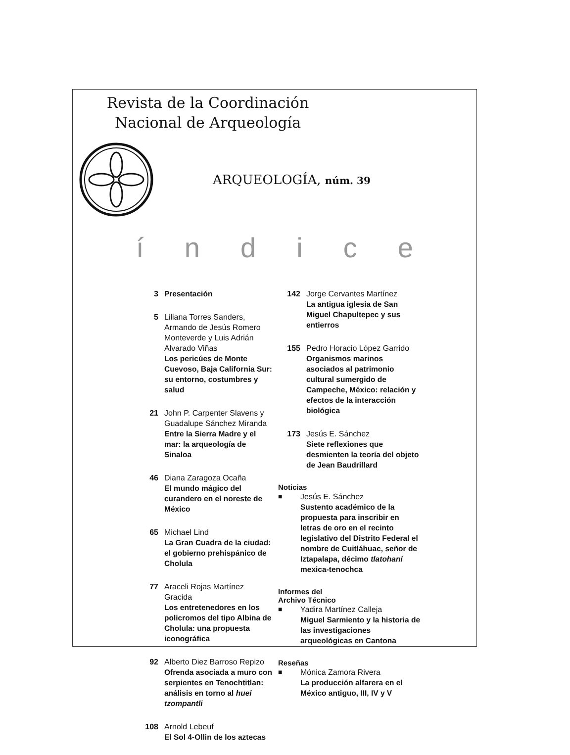Revista de la Coordinación
Nacional de Arqueología
ARQUEOLOGÍA, núm. 39
índice
3 Presentación
5 Liliana Torres Sanders, Armando de Jesús Romero Monteverde y Luis Adrián Alvarado Viñas
Los pericúes de Monte Cuevoso, Baja California Sur: su entorno, costumbres y salud
21 John P. Carpenter Slavens y Guadalupe Sánchez Miranda
Entre la Sierra Madre y el mar: la arqueología de Sinaloa
46 Diana Zaragoza Ocaña
El mundo mágico del curandero en el noreste de México
65 Michael Lind
La Gran Cuadra de la ciudad: el gobierno prehispánico de Cholula
77 Araceli Rojas Martínez Gracida
Los entretenedores en los policromos del tipo Albina de Cholula: una propuesta iconográfica
92 Alberto Diez Barroso Repizo
Ofrenda asociada a muro con serpientes en Tenochtitlan: análisis en torno al huei tzompantli
108 Arnold Lebeuf
El Sol 4-Ollin de los aztecas
142 Jorge Cervantes Martínez
La antigua iglesia de San Miguel Chapultepec y sus entierros
155 Pedro Horacio López Garrido
Organismos marinos asociados al patrimonio cultural sumergido de Campeche, México: relación y efectos de la interacción biológica
173 Jesús E. Sánchez
Siete reflexiones que desmienten la teoría del objeto de Jean Baudrillard
Noticias
■ Jesús E. Sánchez
Sustento académico de la propuesta para inscribir en letras de oro en el recinto legislativo del Distrito Federal el nombre de Cuitláhuac, señor de Iztapalapa, décimo tlatohani mexica-tenochca
Informes del
Archivo Técnico
■ Yadira Martínez Calleja
Miguel Sarmiento y la historia de las investigaciones arqueológicas en Cantona
Reseñas
■ Mónica Zamora Rivera
La producción alfarera en el México antiguo, III, IV y V